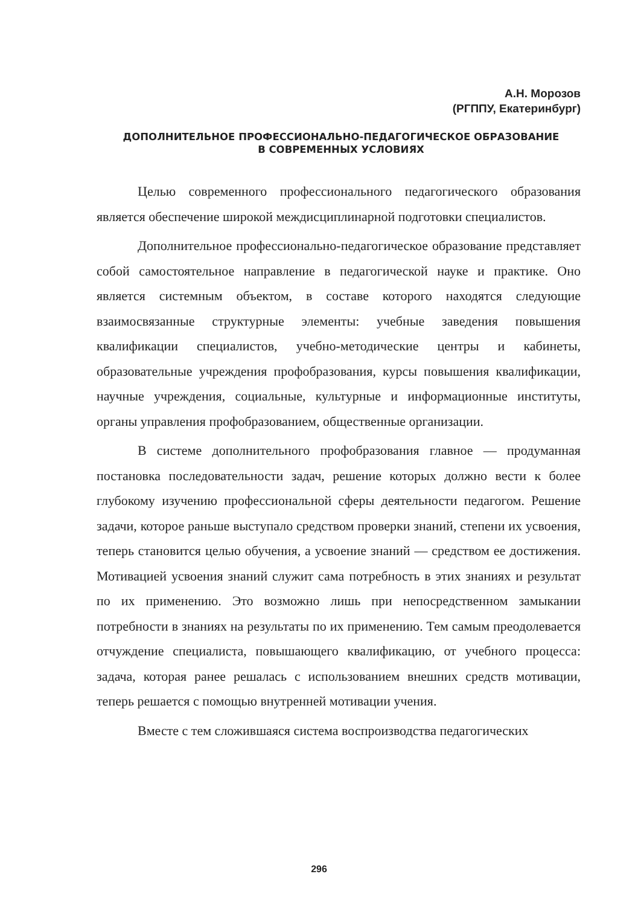А.Н. Морозов
(РГППУ, Екатеринбург)
ДОПОЛНИТЕЛЬНОЕ ПРОФЕССИОНАЛЬНО-ПЕДАГОГИЧЕСКОЕ ОБРАЗОВАНИЕ
В СОВРЕМЕННЫХ УСЛОВИЯХ
Целью современного профессионального педагогического образования является обеспечение широкой междисциплинарной подготовки специалистов.
Дополнительное профессионально-педагогическое образование представляет собой самостоятельное направление в педагогической науке и практике. Оно является системным объектом, в составе которого находятся следующие взаимосвязанные структурные элементы: учебные заведения повышения квалификации специалистов, учебно-методические центры и кабинеты, образовательные учреждения профобразования, курсы повышения квалификации, научные учреждения, социальные, культурные и информационные институты, органы управления профобразованием, общественные организации.
В системе дополнительного профобразования главное — продуманная постановка последовательности задач, решение которых должно вести к более глубокому изучению профессиональной сферы деятельности педагогом. Решение задачи, которое раньше выступало средством проверки знаний, степени их усвоения, теперь становится целью обучения, а усвоение знаний — средством ее достижения. Мотивацией усвоения знаний служит сама потребность в этих знаниях и результат по их применению. Это возможно лишь при непосредственном замыкании потребности в знаниях на результаты по их применению. Тем самым преодолевается отчуждение специалиста, повышающего квалификацию, от учебного процесса: задача, которая ранее решалась с использованием внешних средств мотивации, теперь решается с помощью внутренней мотивации учения.
Вместе с тем сложившаяся система воспроизводства педагогических
296